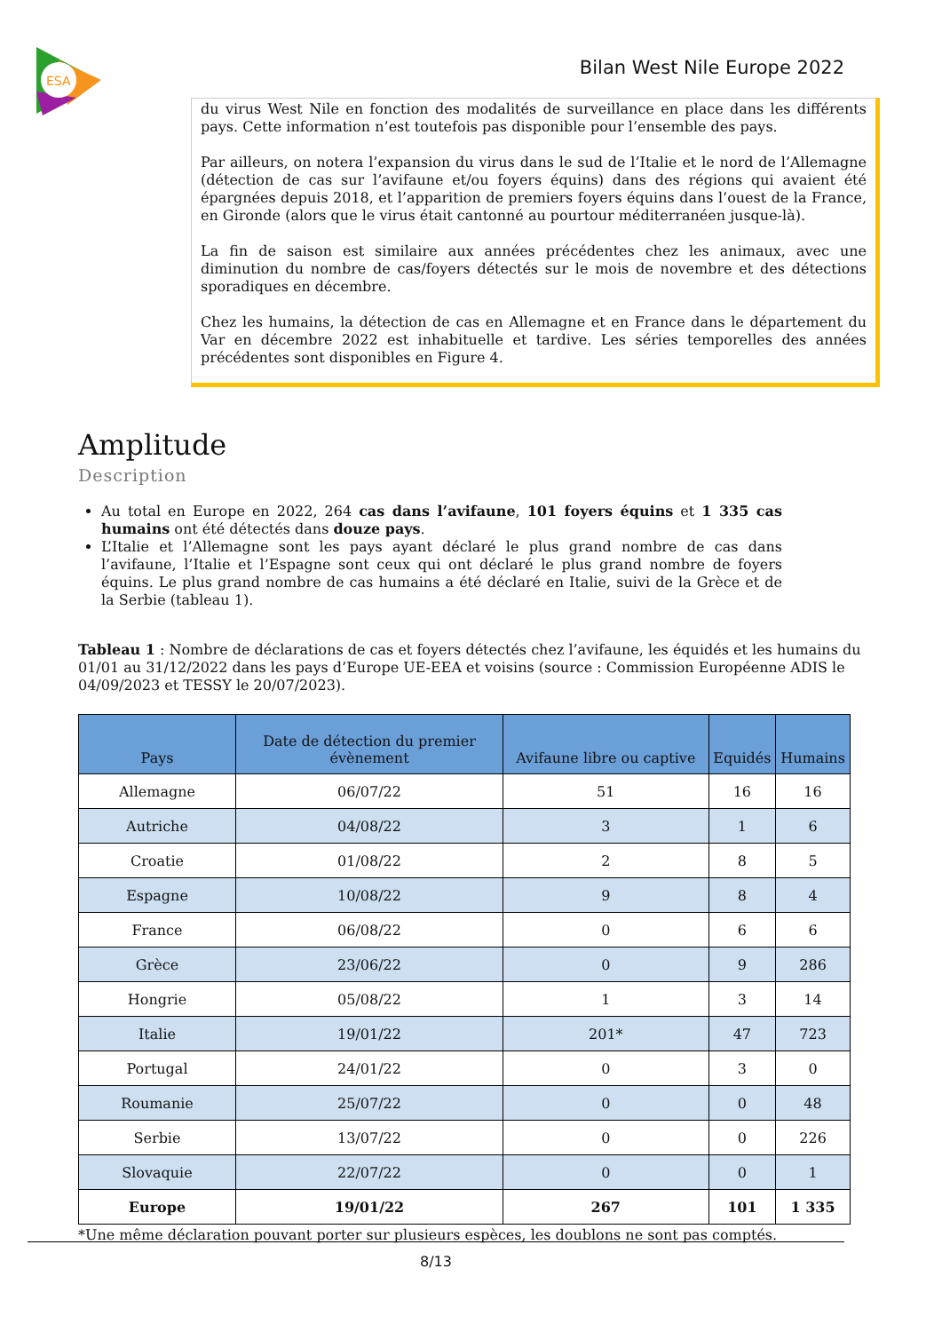ESA
Bilan West Nile Europe 2022
du virus West Nile en fonction des modalités de surveillance en place dans les différents pays. Cette information n’est toutefois pas disponible pour l’ensemble des pays.
Par ailleurs, on notera l’expansion du virus dans le sud de l’Italie et le nord de l’Allemagne (détection de cas sur l’avifaune et/ou foyers équins) dans des régions qui avaient été épargnées depuis 2018, et l’apparition de premiers foyers équins dans l’ouest de la France, en Gironde (alors que le virus était cantonné au pourtour méditerranéen jusque-là).
La fin de saison est similaire aux années précédentes chez les animaux, avec une diminution du nombre de cas/foyers détectés sur le mois de novembre et des détections sporadiques en décembre.
Chez les humains, la détection de cas en Allemagne et en France dans le département du Var en décembre 2022 est inhabituelle et tardive. Les séries temporelles des années précédentes sont disponibles en Figure 4.
Amplitude
Description
Au total en Europe en 2022, 264 cas dans l’avifaune, 101 foyers équins et 1 335 cas humains ont été détectés dans douze pays.
L’Italie et l’Allemagne sont les pays ayant déclaré le plus grand nombre de cas dans l’avifaune, l’Italie et l’Espagne sont ceux qui ont déclaré le plus grand nombre de foyers équins. Le plus grand nombre de cas humains a été déclaré en Italie, suivi de la Grèce et de la Serbie (tableau 1).
Tableau 1 : Nombre de déclarations de cas et foyers détectés chez l’avifaune, les équidés et les humains du 01/01 au 31/12/2022 dans les pays d’Europe UE-EEA et voisins (source : Commission Européenne ADIS le 04/09/2023 et TESSY le 20/07/2023).
| Pays | Date de détection du premier évènement | Avifaune libre ou captive | Equidés | Humains |
| --- | --- | --- | --- | --- |
| Allemagne | 06/07/22 | 51 | 16 | 16 |
| Autriche | 04/08/22 | 3 | 1 | 6 |
| Croatie | 01/08/22 | 2 | 8 | 5 |
| Espagne | 10/08/22 | 9 | 8 | 4 |
| France | 06/08/22 | 0 | 6 | 6 |
| Grèce | 23/06/22 | 0 | 9 | 286 |
| Hongrie | 05/08/22 | 1 | 3 | 14 |
| Italie | 19/01/22 | 201* | 47 | 723 |
| Portugal | 24/01/22 | 0 | 3 | 0 |
| Roumanie | 25/07/22 | 0 | 0 | 48 |
| Serbie | 13/07/22 | 0 | 0 | 226 |
| Slovaquie | 22/07/22 | 0 | 0 | 1 |
| Europe | 19/01/22 | 267 | 101 | 1 335 |
*Une même déclaration pouvant porter sur plusieurs espèces, les doublons ne sont pas comptés.
8/13